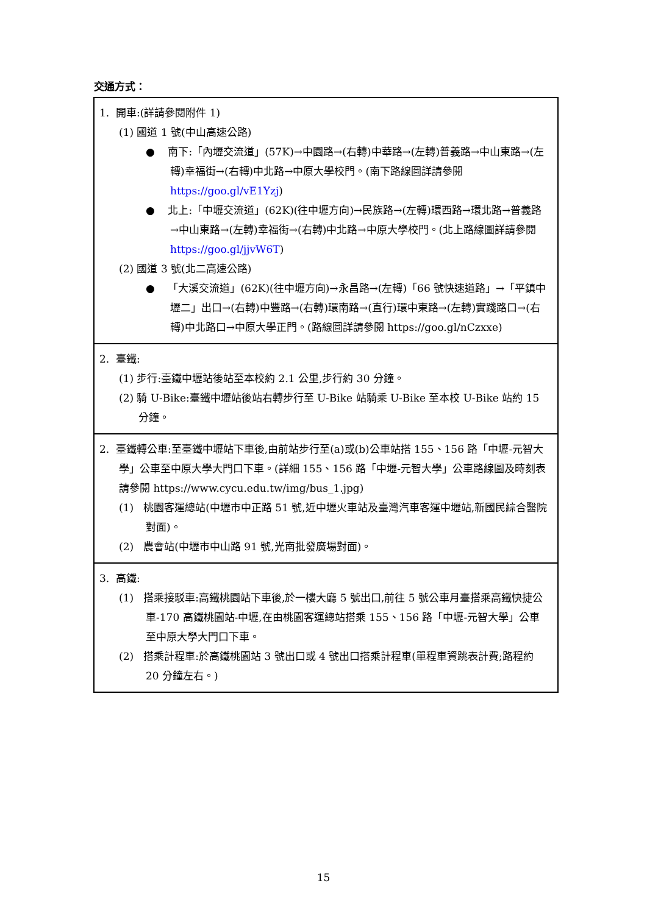交通方式：
| 1. 開車:(詳請參閱附件 1) (1) 國道 1 號(中山高速公路) ● 南下:「內壢交流道」(57K)→中園路→(右轉)中華路→(左轉)普義路→中山東路→(左轉)幸福街→(右轉)中北路→中原大學校門。(南下路線圖詳請參閱 https://goo.gl/vE1Yzj ) ● 北上:「中壢交流道」(62K)(往中壢方向)→民族路→(左轉)環西路→環北路→普義路→中山東路→(左轉)幸福街→(右轉)中北路→中原大學校門。(北上路線圖詳請參閱 https://goo.gl/jjvW6T ) (2) 國道 3 號(北二高速公路) ● 「大溪交流道」(62K)(往中壢方向)→永昌路→(左轉)「66 號快速道路」→「平鎮中壢二」出口→(右轉)中豐路→(右轉)環南路→(直行)環中東路→(左轉)實踐路口→(右轉)中北路口→中原大學正門。(路線圖詳請參閱 https://goo.gl/nCzxxe) |
| 2. 臺鐵: (1) 步行:臺鐵中壢站後站至本校約 2.1 公里,步行約 30 分鐘。 (2) 騎 U-Bike:臺鐵中壢站後站右轉步行至 U-Bike 站騎乘 U-Bike 至本校 U-Bike 站約 15 分鐘。 |
| 2. 臺鐵轉公車:至臺鐵中壢站下車後,由前站步行至(a)或(b)公車站搭 155、156 路「中壢-元智大學」公車至中原大學大門口下車。(詳細 155、156 路「中壢-元智大學」公車路線圖及時刻表請參閱 https://www.cycu.edu.tw/img/bus_1.jpg) (1) 桃園客運總站(中壢市中正路 51 號,近中壢火車站及臺灣汽車客運中壢站,新國民綜合醫院對面)。 (2) 農會站(中壢市中山路 91 號,光南批發廣場對面)。 |
| 3. 高鐵: (1) 搭乘接駁車:高鐵桃園站下車後,於一樓大廳 5 號出口,前往 5 號公車月臺搭乘高鐵快捷公車-170 高鐵桃園站-中壢,在由桃園客運總站搭乘 155、156 路「中壢-元智大學」公車至中原大學大門口下車。 (2) 搭乘計程車:於高鐵桃園站 3 號出口或 4 號出口搭乘計程車(單程車資跳表計費;路程約 20 分鐘左右。) |
15